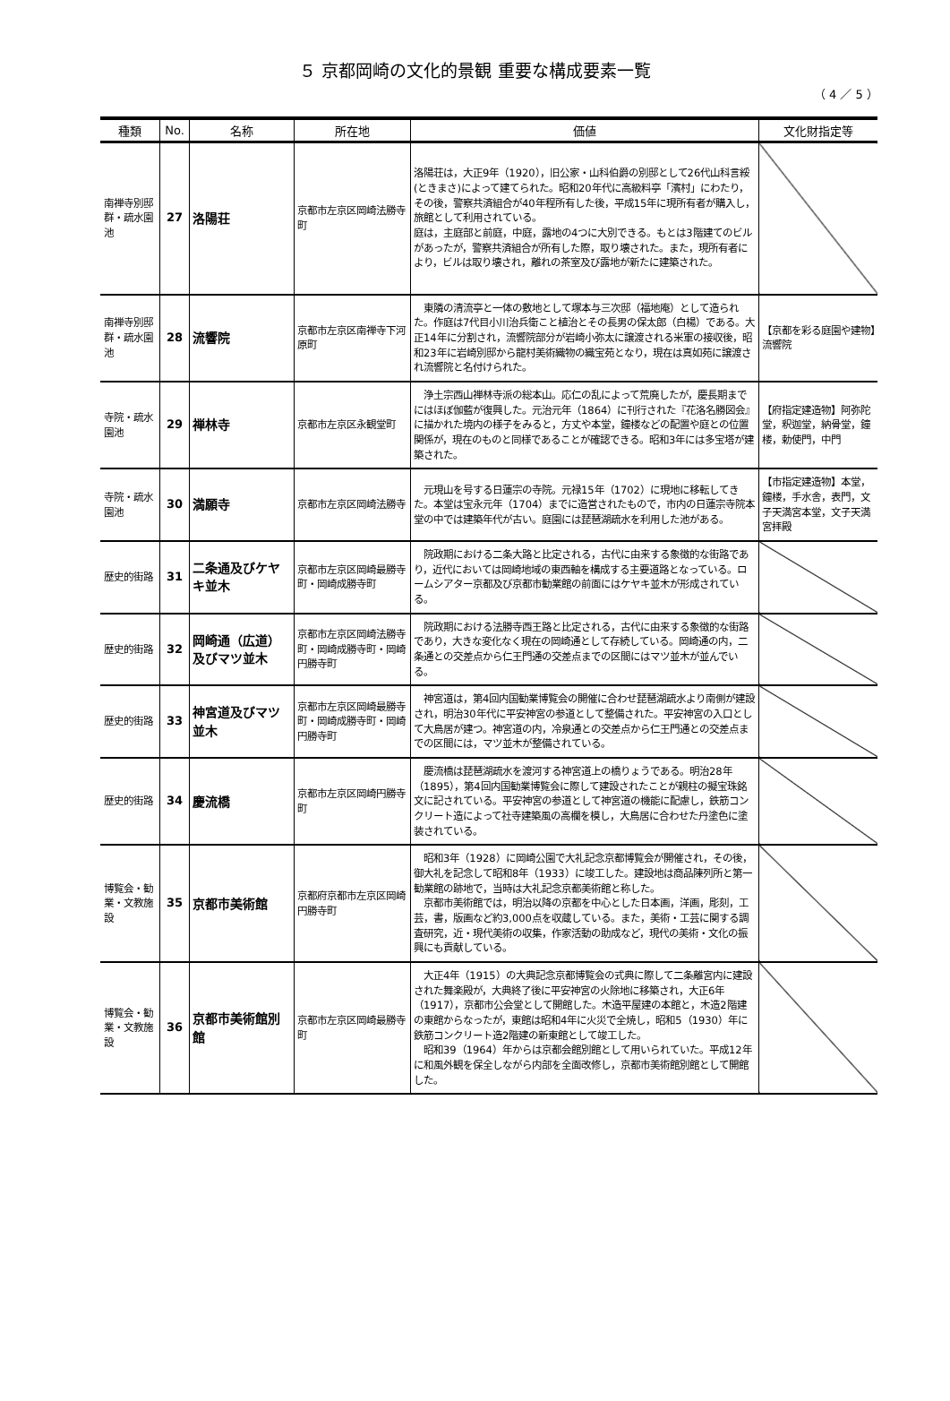５ 京都岡崎の文化的景観 重要な構成要素一覧
（ 4 ／ 5 ）
| 種類 | No. | 名称 | 所在地 | 価値 | 文化財指定等 |
| --- | --- | --- | --- | --- | --- |
| 南禅寺別邸群・疏水園池 | 27 | 洛陽荘 | 京都市左京区岡崎法勝寺町 | 洛陽荘は，大正9年（1920），旧公家・山科伯爵の別邸として26代山科言綏(ときまさ)によって建てられた。昭和20年代に高級料亭「濱村」にわたり，その後，警察共済組合が40年程所有した後，平成15年に現所有者が購入し，旅館として利用されている。 庭は，主庭部と前庭，中庭，露地の4つに大別できる。もとは3階建てのビルがあったが，警察共済組合が所有した際，取り壊された。また，現所有者により，ビルは取り壊され，離れの茶室及び露地が新たに建築された。 | |
| 南禅寺別邸群・疏水園池 | 28 | 流響院 | 京都市左京区南禅寺下河原町 | 東隣の清流亭と一体の敷地として塚本与三次邸（福地庵）として造られた。作庭は7代目小川治兵衛こと植治とその長男の保太郎（白楊）である。大正14年に分割され，流響院部分が岩崎小弥太に譲渡される米軍の接収後，昭和23年に岩崎別邸から龍村美術織物の織宝苑となり，現在は真如苑に譲渡され流響院と名付けられた。 | 【京都を彩る庭園や建物】流響院 |
| 寺院・疏水園池 | 29 | 禅林寺 | 京都市左京区永観堂町 | 浄土宗西山禅林寺派の総本山。応仁の乱によって荒廃したが，慶長期までにはほぼ伽藍が復興した。元治元年（1864）に刊行された『花洛名勝図会』に描かれた境内の様子をみると，方丈や本堂，鐘楼などの配置や庭との位置関係が，現在のものと同様であることが確認できる。昭和3年には多宝塔が建築された。 | 【府指定建造物】阿弥陀堂，釈迦堂，納骨堂，鐘楼，勅使門，中門 |
| 寺院・疏水園池 | 30 | 満願寺 | 京都市左京区岡崎法勝寺 | 元現山を号する日蓮宗の寺院。元禄15年（1702）に現地に移転してきた。本堂は宝永元年（1704）までに造営されたもので，市内の日蓮宗寺院本堂の中では建築年代が古い。庭園には琵琶湖疏水を利用した池がある。 | 【市指定建造物】本堂，鐘楼，手水舎，表門，文子天満宮本堂，文子天満宮拝殿 |
| 歴史的街路 | 31 | 二条通及びケヤキ並木 | 京都市左京区岡崎最勝寺町・岡崎成勝寺町 | 院政期における二条大路と比定される，古代に由来する象徴的な街路であり，近代においては岡崎地域の東西軸を構成する主要道路となっている。ロームシアター京都及び京都市勧業館の前面にはケヤキ並木が形成されている。 | |
| 歴史的街路 | 32 | 岡崎通（広道）及びマツ並木 | 京都市左京区岡崎法勝寺町・岡崎成勝寺町・岡崎円勝寺町 | 院政期における法勝寺西王路と比定される，古代に由来する象徴的な街路であり，大きな変化なく現在の岡崎通として存続している。岡崎通の内，二条通との交差点から仁王門通の交差点までの区間にはマツ並木が並んでいる。 | |
| 歴史的街路 | 33 | 神宮道及びマツ並木 | 京都市左京区岡崎最勝寺町・岡崎成勝寺町・岡崎円勝寺町 | 神宮道は，第4回内国勧業博覧会の開催に合わせ琵琶湖疏水より南側が建設され，明治30年代に平安神宮の参道として整備された。平安神宮の入口として大鳥居が建つ。神宮道の内，冷泉通との交差点から仁王門通との交差点までの区間には，マツ並木が整備されている。 | |
| 歴史的街路 | 34 | 慶流橋 | 京都市左京区岡崎円勝寺町 | 慶流橋は琵琶湖疏水を渡河する神宮道上の橋りょうである。明治28年（1895），第4回内国勧業博覧会に際して建設されたことが親柱の擬宝珠銘文に記されている。平安神宮の参道として神宮道の機能に配慮し，鉄筋コンクリート造によって社寺建築風の高欄を模し，大鳥居に合わせた丹塗色に塗装されている。 | |
| 博覧会・勧業・文教施設 | 35 | 京都市美術館 | 京都府京都市左京区岡崎円勝寺町 | 昭和3年（1928）に岡崎公園で大礼記念京都博覧会が開催され，その後，御大礼を記念して昭和8年（1933）に竣工した。建設地は商品陳列所と第一勧業館の跡地で，当時は大礼記念京都美術館と称した。 京都市美術館では，明治以降の京都を中心とした日本画，洋画，彫刻，工芸，書，版画など約3,000点を収蔵している。また，美術・工芸に関する調査研究，近・現代美術の収集，作家活動の助成など，現代の美術・文化の振興にも貢献している。 | |
| 博覧会・勧業・文教施設 | 36 | 京都市美術館別館 | 京都市左京区岡崎最勝寺町 | 大正4年（1915）の大典記念京都博覧会の式典に際して二条離宮内に建設された舞楽殿が，大典終了後に平安神宮の火除地に移築され，大正6年（1917），京都市公会堂として開館した。木造平屋建の本館と，木造2階建の東館からなったが，東館は昭和4年に火災で全焼し，昭和5（1930）年に鉄筋コンクリート造2階建の新東館として竣工した。 昭和39（1964）年からは京都会館別館として用いられていた。平成12年に和風外観を保全しながら内部を全面改修し，京都市美術館別館として開館した。 | |